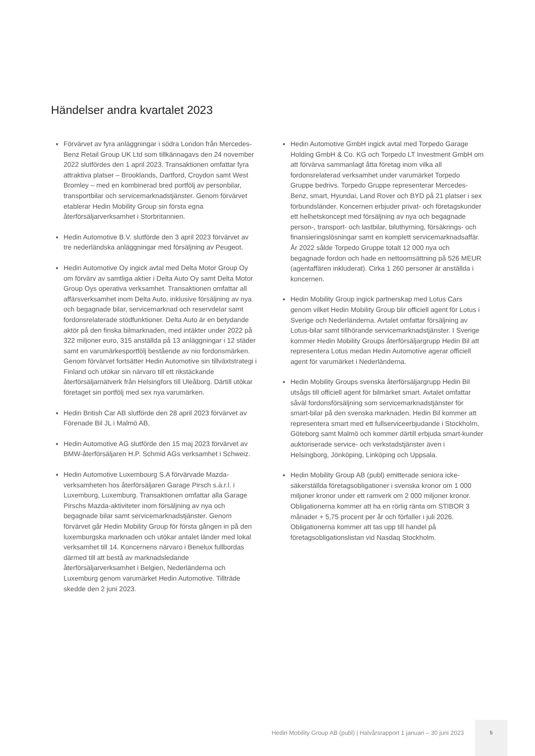Händelser andra kvartalet 2023
Förvärvet av fyra anläggningar i södra London från Mercedes-Benz Retail Group UK Ltd som tillkännagavs den 24 november 2022 slutfördes den 1 april 2023. Transaktionen omfattar fyra attraktiva platser – Brooklands, Dartford, Croydon samt West Bromley – med en kombinerad bred portfölj av personbilar, transportbilar och servicemarknadstjänster. Genom förvärvet etablerar Hedin Mobility Group sin första egna återförsäljarverksamhet i Storbritannien.
Hedin Automotive B.V. slutförde den 3 april 2023 förvärvet av tre nederländska anläggningar med försäljning av Peugeot.
Hedin Automotive Oy ingick avtal med Delta Motor Group Oy om förvärv av samtliga aktier i Delta Auto Oy samt Delta Motor Group Oys operativa verksamhet. Transaktionen omfattar all affärsverksamhet inom Delta Auto, inklusive försäljning av nya och begagnade bilar, servicemarknad och reservdelar samt fordonsrelaterade stödfunktioner. Delta Auto är en betydande aktör på den finska bilmarknaden, med intäkter under 2022 på 322 miljoner euro, 315 anställda på 13 anläggningar i 12 städer samt en varumärkesportfölj bestående av nio fordonsmärken. Genom förvärvet fortsätter Hedin Automotive sin tillväxtstrategi i Finland och utökar sin närvaro till ett rikstäckande återförsäljarnätverk från Helsingfors till Uleåborg. Därtill utökar företaget sin portfölj med sex nya varumärken.
Hedin British Car AB slutförde den 28 april 2023 förvärvet av Förenade Bil JL i Malmö AB.
Hedin Automotive AG slutförde den 15 maj 2023 förvärvet av BMW-återförsäljaren H.P. Schmid AGs verksamhet i Schweiz.
Hedin Automotive Luxembourg S.A förvärvade Mazda-verksamheten hos återförsäljaren Garage Pirsch s.à.r.l. i Luxemburg, Luxemburg. Transaktionen omfattar alla Garage Pirschs Mazda-aktiviteter inom försäljning av nya och begagnade bilar samt servicemarknadstjänster. Genom förvärvet går Hedin Mobility Group för första gången in på den luxemburgska marknaden och utökar antalet länder med lokal verksamhet till 14. Koncernens närvaro i Benelux fullbordas därmed till att bestå av marknadsledande återförsäljarverksamhet i Belgien, Nederländerna och Luxemburg genom varumärket Hedin Automotive. Tillträde skedde den 2 juni 2023.
Hedin Automotive GmbH ingick avtal med Torpedo Garage Holding GmbH & Co. KG och Torpedo LT Investment GmbH om att förvärva sammanlagt åtta företag inom vilka all fordonsrelaterad verksamhet under varumärket Torpedo Gruppe bedrivs. Torpedo Gruppe representerar Mercedes-Benz, smart, Hyundai, Land Rover och BYD på 21 platser i sex förbundsländer. Koncernen erbjuder privat- och företagskunder ett helhetskoncept med försäljning av nya och begagnade person-, transport- och lastbilar, biluthyrning, försäkrings- och finansieringslösningar samt en komplett servicemarknadsaffär. År 2022 sålde Torpedo Gruppe totalt 12 000 nya och begagnade fordon och hade en nettoomsättning på 526 MEUR (agentaffären inkluderat). Cirka 1 260 personer är anställda i koncernen.
Hedin Mobility Group ingick partnerskap med Lotus Cars genom vilket Hedin Mobility Group blir officiell agent för Lotus i Sverige och Nederländerna. Avtalet omfattar försäljning av Lotus-bilar samt tillhörande servicemarknadstjänster. I Sverige kommer Hedin Mobility Groups återförsäljargrupp Hedin Bil att representera Lotus medan Hedin Automotive agerar officiell agent för varumärket i Nederländerna.
Hedin Mobility Groups svenska återförsäljargrupp Hedin Bil utsågs till officiell agent för bilmärket smart. Avtalet omfattar såväl fordonsförsäljning som servicemarknadstjänster för smart-bilar på den svenska marknaden. Hedin Bil kommer att representera smart med ett fullserviceerbjudande i Stockholm, Göteborg samt Malmö och kommer därtill erbjuda smart-kunder auktoriserade service- och verkstadstjänster även i Helsingborg, Jönköping, Linköping och Uppsala.
Hedin Mobility Group AB (publ) emitterade seniora icke-säkerställda företagsobligationer i svenska kronor om 1 000 miljoner kronor under ett ramverk om 2 000 miljoner kronor. Obligationerna kommer att ha en rörlig ränta om STIBOR 3 månader + 5,75 procent per år och förfaller i juli 2026. Obligationerna kommer att tas upp till handel på företagsobligationslistan vid Nasdaq Stockholm.
Hedin Mobility Group AB (publ) | Halvårsrapport 1 januari – 30 juni 2023
5